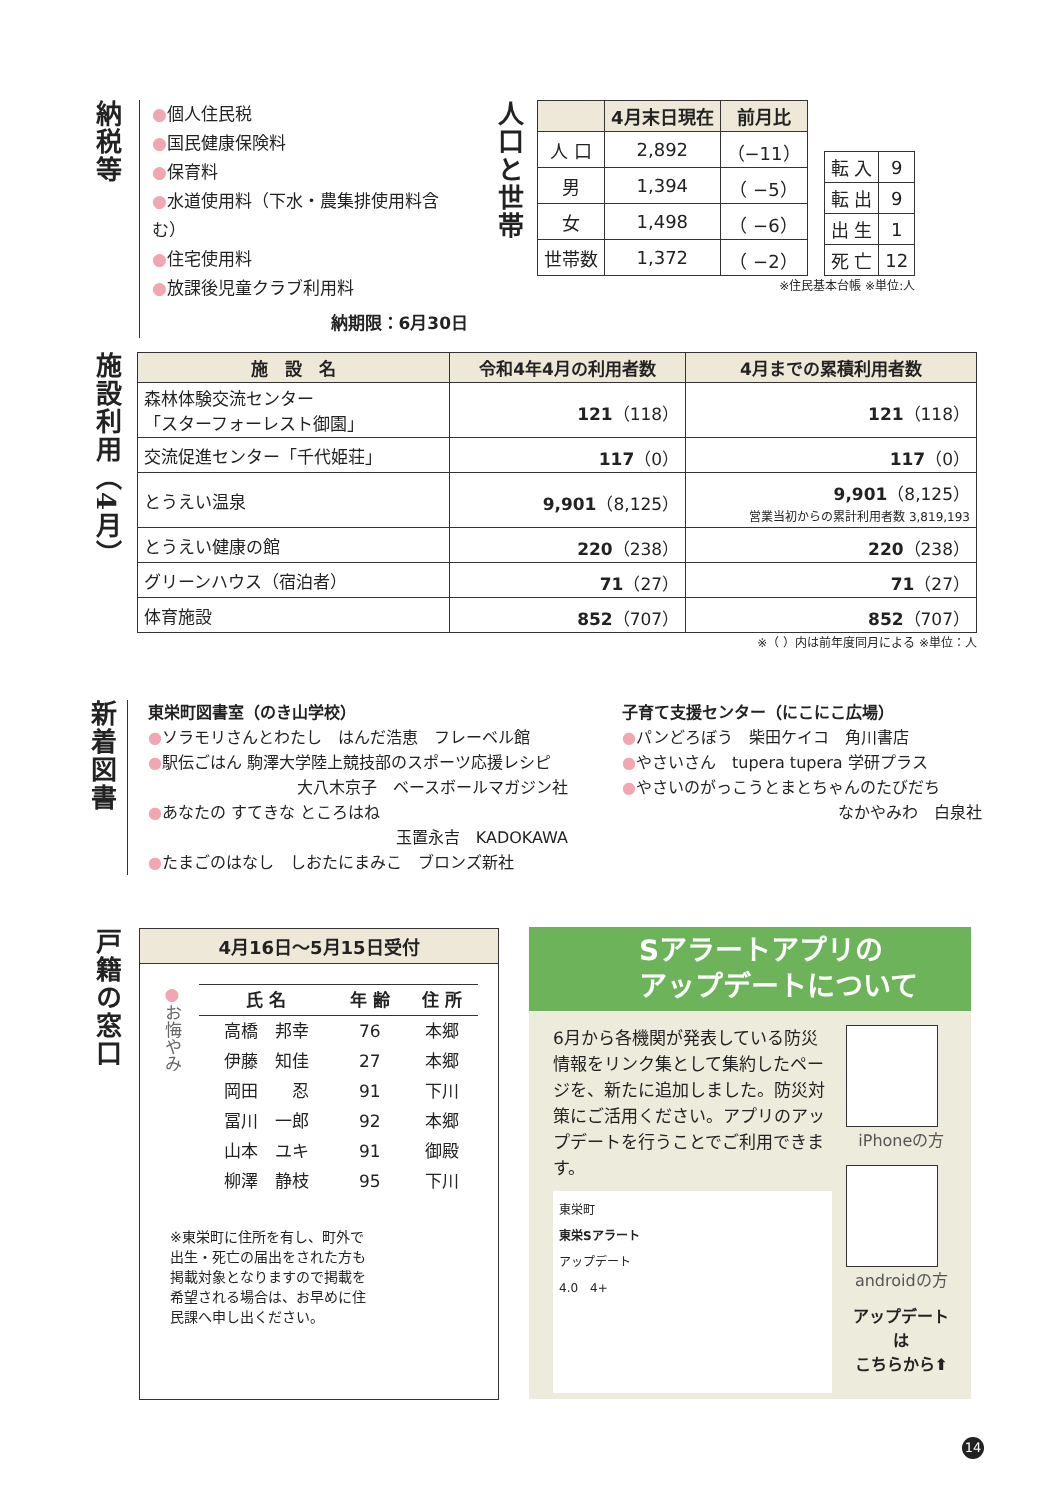納税等
●個人住民税
●国民健康保険料
●保育料
●水道使用料（下水・農集排使用料含む）
●住宅使用料
●放課後児童クラブ利用料
納期限：6月30日
人口と世帯
| | 4月末日現在 | 前月比 |
| --- | --- | --- |
| 人 口 | 2,892 | （−11） |
| 男 | 1,394 | （ −5） |
| 女 | 1,498 | （ −6） |
| 世帯数 | 1,372 | （ −2） |
| 転 入 | 9 |
| 転 出 | 9 |
| 出 生 | 1 |
| 死 亡 | 12 |
※住民基本台帳 ※単位:人
施設利用（4月）
| 施 設 名 | 令和4年4月の利用者数 | 4月までの累積利用者数 |
| --- | --- | --- |
| 森林体験交流センター 「スターフォーレスト御園」 | 121 （118） | 121 （118） |
| 交流促進センター「千代姫荘」 | 117 （0） | 117 （0） |
| とうえい温泉 | 9,901 （8,125） | 9,901 （8,125） 営業当初からの累計利用者数 3,819,193 |
| とうえい健康の館 | 220 （238） | 220 （238） |
| グリーンハウス（宿泊者） | 71 （27） | 71 （27） |
| 体育施設 | 852 （707） | 852 （707） |
※（ ）内は前年度同月による ※単位：人
新着図書
東栄町図書室（のき山学校）
●ソラモリさんとわたし　はんだ浩恵　フレーベル館
●駅伝ごはん 駒澤大学陸上競技部のスポーツ応援レシピ
大八木京子　ベースボールマガジン社
●あなたの すてきな ところはね
玉置永吉　KADOKAWA
●たまごのはなし　しおたにまみこ　ブロンズ新社
子育て支援センター（にこにこ広場）
●パンどろぼう　柴田ケイコ　角川書店
●やさいさん　tupera tupera 学研プラス
●やさいのがっこうとまとちゃんのたびだち
なかやみわ　白泉社
戸籍の窓口
4月16日～5月15日受付
●お悔やみ
| 氏 名 | 年 齢 | 住 所 |
| --- | --- | --- |
| 高橋 邦幸 | 76 | 本郷 |
| 伊藤 知佳 | 27 | 本郷 |
| 岡田 忍 | 91 | 下川 |
| 冨川 一郎 | 92 | 本郷 |
| 山本 ユキ | 91 | 御殿 |
| 柳澤 静枝 | 95 | 下川 |
※東栄町に住所を有し、町外で出生・死亡の届出をされた方も掲載対象となりますので掲載を希望される場合は、お早めに住民課へ申し出ください。
Sアラートアプリの
アップデートについて
6月から各機関が発表している防災情報をリンク集として集約したページを、新たに追加しました。防災対策にご活用ください。アプリのアップデートを行うことでご利用できます。
東栄町
東栄Sアラート
アップデート
4.0　4+
iPhoneの方
androidの方
アップデートは
こちらから⬆
14